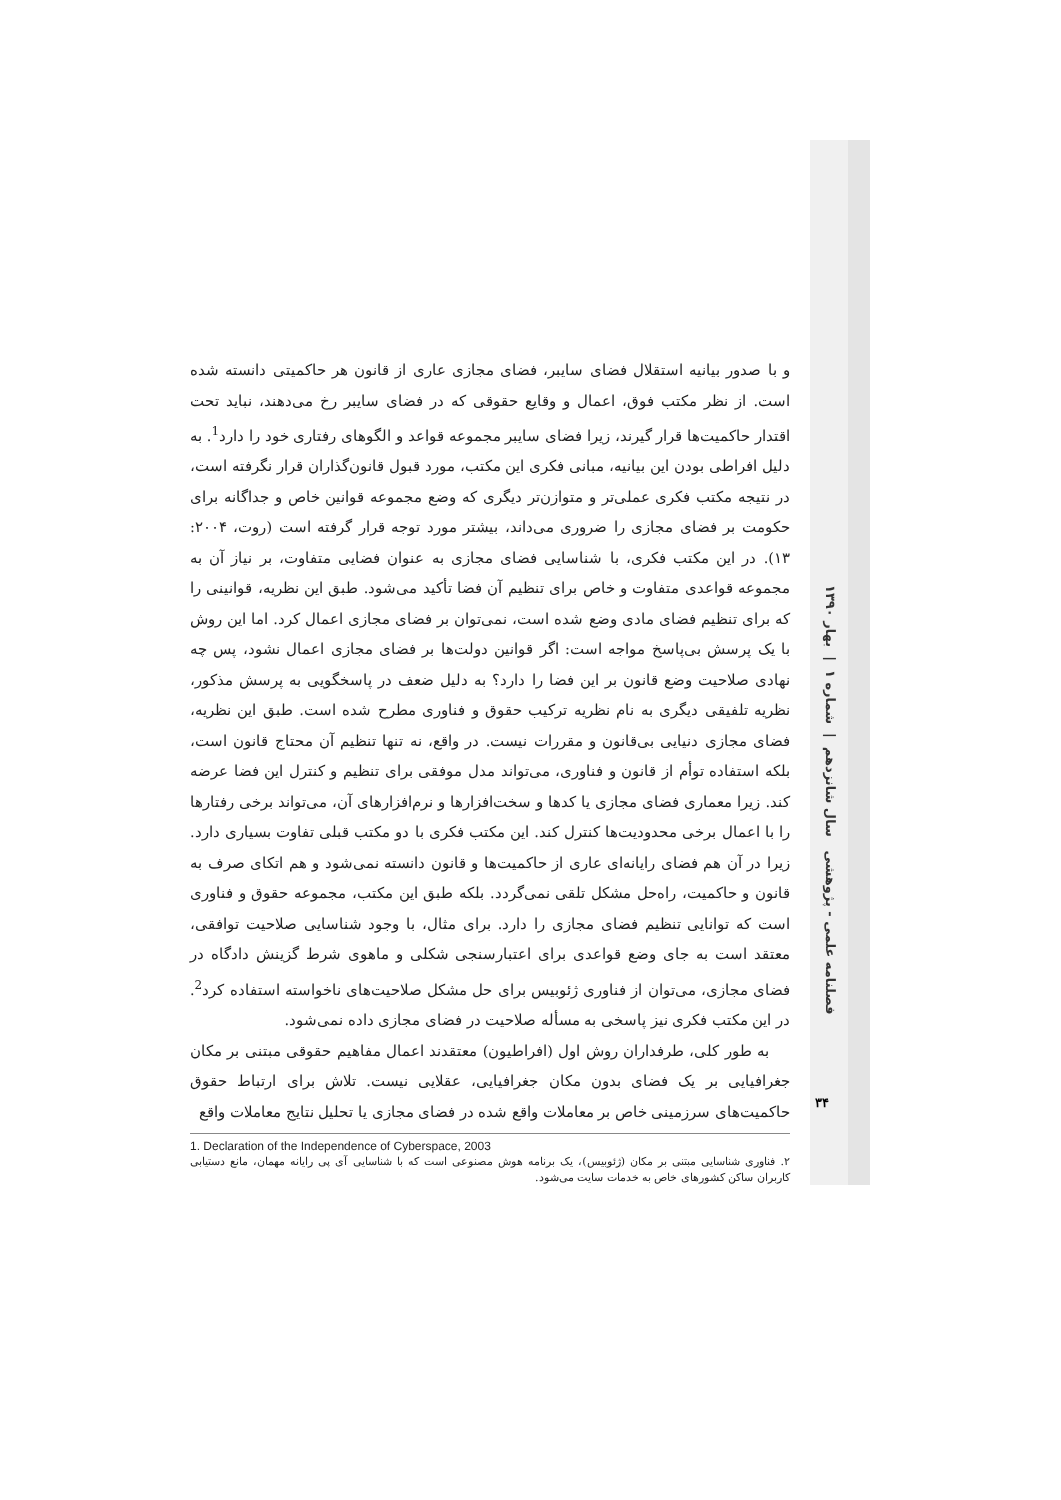و با صدور بیانیه استقلال فضای سایبر، فضای مجازی عاری از قانون هر حاکمیتی دانسته شده است. از نظر مکتب فوق، اعمال و وقایع حقوقی که در فضای سایبر رخ می‌دهند، نباید تحت اقتدار حاکمیت‌ها قرار گیرند، زیرا فضای سایبر مجموعه قواعد و الگوهای رفتاری خود را دارد<sup>1</sup>. به دلیل افراطی بودن این بیانیه، مبانی فکری این مکتب، مورد قبول قانون‌گذاران قرار نگرفته است، در نتیجه مکتب فکری عملی‌تر و متوازن‌تر دیگری که وضع مجموعه قوانین خاص و جداگانه برای حکومت بر فضای مجازی را ضروری می‌داند، بیشتر مورد توجه قرار گرفته است (روت، ۲۰۰۴: ۱۳). در این مکتب فکری، با شناسایی فضای مجازی به عنوان فضایی متفاوت، بر نیاز آن به مجموعه قواعدی متفاوت و خاص برای تنظیم آن فضا تأکید می‌شود. طبق این نظریه، قوانینی را که برای تنظیم فضای مادی وضع شده است، نمی‌توان بر فضای مجازی اعمال کرد. اما این روش با یک پرسش بی‌پاسخ مواجه است: اگر قوانین دولت‌ها بر فضای مجازی اعمال نشود، پس چه نهادی صلاحیت وضع قانون بر این فضا را دارد؟ به دلیل ضعف در پاسخگویی به پرسش مذکور، نظریه تلفیقی دیگری به نام نظریه ترکیب حقوق و فناوری مطرح شده است. طبق این نظریه، فضای مجازی دنیایی بی‌قانون و مقررات نیست. در واقع، نه تنها تنظیم آن محتاج قانون است، بلکه استفاده توأم از قانون و فناوری، می‌تواند مدل موفقی برای تنظیم و کنترل این فضا عرضه کند. زیرا معماری فضای مجازی یا کدها و سخت‌افزارها و نرم‌افزارهای آن، می‌تواند برخی رفتارها را با اعمال برخی محدودیت‌ها کنترل کند. این مکتب فکری با دو مکتب قبلی تفاوت بسیاری دارد. زیرا در آن هم فضای رایانه‌ای عاری از حاکمیت‌ها و قانون دانسته نمی‌شود و هم اتکای صرف به قانون و حاکمیت، راه‌حل مشکل تلقی نمی‌گردد. بلکه طبق این مکتب، مجموعه حقوق و فناوری است که توانایی تنظیم فضای مجازی را دارد. برای مثال، با وجود شناسایی صلاحیت توافقی، معتقد است به جای وضع قواعدی برای اعتبارسنجی شکلی و ماهوی شرط گزینش دادگاه در فضای مجازی، می‌توان از فناوری ژئوبیس برای حل مشکل صلاحیت‌های ناخواسته استفاده کرد<sup>2</sup>. در این مکتب فکری نیز پاسخی به مسأله صلاحیت در فضای مجازی داده نمی‌شود.
به طور کلی، طرفداران روش اول (افراطیون) معتقدند اعمال مفاهیم حقوقی مبتنی بر مکان جغرافیایی بر یک فضای بدون مکان جغرافیایی، عقلایی نیست. تلاش برای ارتباط حقوق حاکمیت‌های سرزمینی خاص بر معاملات واقع شده در فضای مجازی یا تحلیل نتایج معاملات واقع
1. Declaration of the Independence of Cyberspace, 2003
۲. فناوری شناسایی مبتنی بر مکان (ژئوبیس)، یک برنامه هوش مصنوعی است که با شناسایی آی پی رایانه مهمان، مانع دستیابی کاربران ساکن کشورهای خاص به خدمات سایت می‌شود.
فصلنامه علمی - پژوهشی سال شانزدهم | شماره ۱ | بهار ۱۳۹۰
۳۴